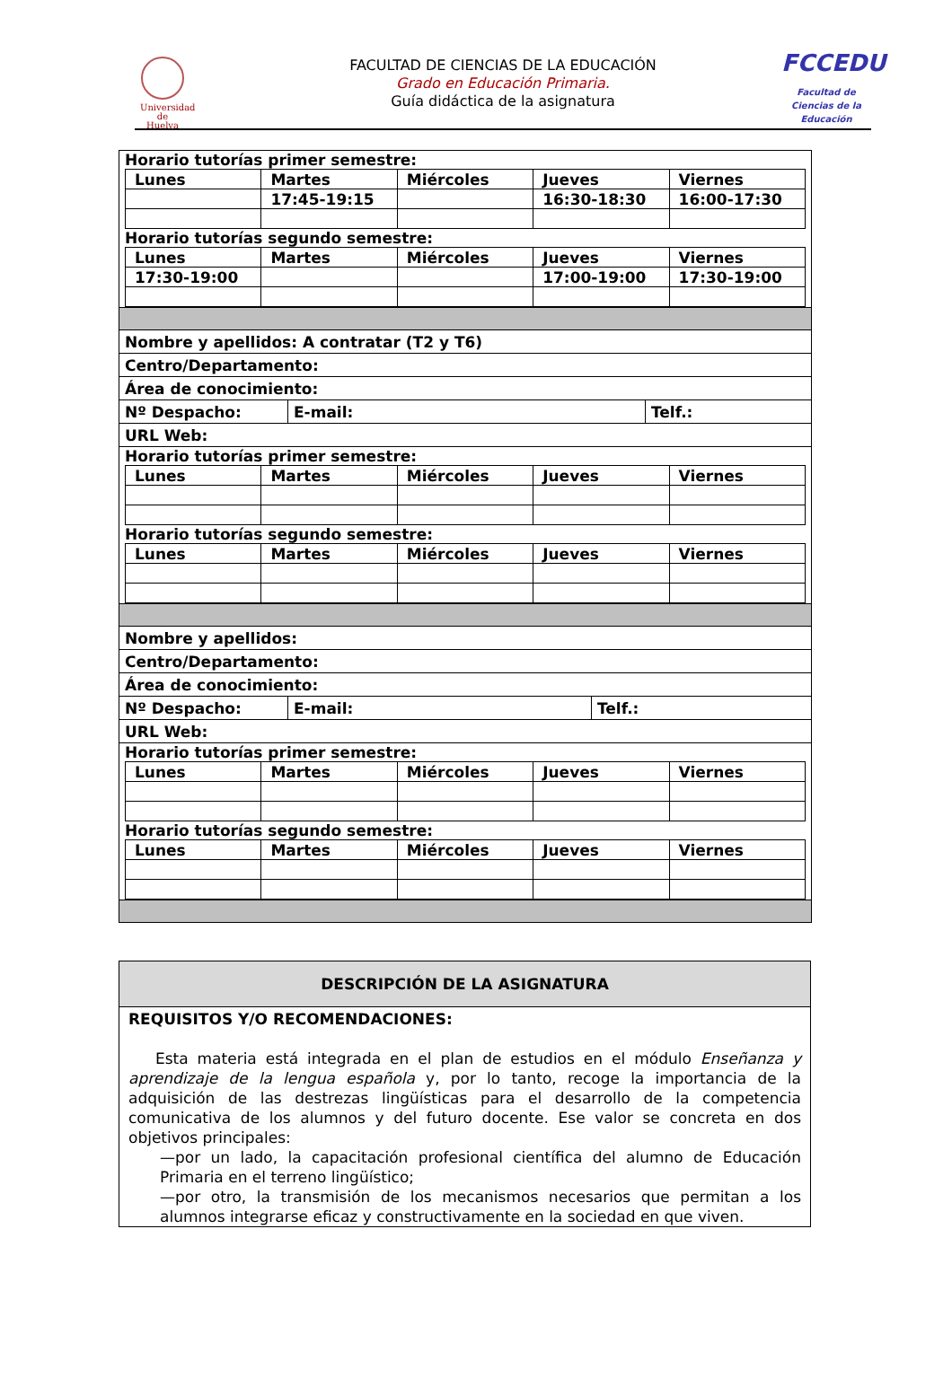Universidad de Huelva
FACULTAD DE CIENCIAS DE LA EDUCACIÓN
Grado en Educación Primaria.
Guía didáctica de la asignatura
FCCEDU
Facultad de Ciencias de la Educación
| Horario tutorías primer semestre: / Lunes / Martes / Miércoles / Jueves / Viernes / / / 17:45-19:15 / / 16:30-18:30 / 16:00-17:30 / Horario tutorías segundo semestre: / Lunes / Martes / Miércoles / Jueves / Viernes / / 17:30-19:00 / / / 17:00-19:00 / 17:30-19:00 / |
| Nombre y apellidos: A contratar (T2 y T6) |
| Centro/Departamento: |
| Área de conocimiento: |
| / Nº Despacho: / E-mail: / Telf.: / |
| URL Web: |
| Horario tutorías primer semestre: / Lunes / Martes / Miércoles / Jueves / Viernes / Horario tutorías segundo semestre: / Lunes / Martes / Miércoles / Jueves / Viernes / |
| Nombre y apellidos: |
| Centro/Departamento: |
| Área de conocimiento: |
| / Nº Despacho: / E-mail: / Telf.: / |
| URL Web: |
| Horario tutorías primer semestre: / Lunes / Martes / Miércoles / Jueves / Viernes / Horario tutorías segundo semestre: / Lunes / Martes / Miércoles / Jueves / Viernes / |
| DESCRIPCIÓN DE LA ASIGNATURA |
| --- |
| REQUISITOS Y/O RECOMENDACIONES: Esta materia está integrada en el plan de estudios en el módulo Enseñanza y aprendizaje de la lengua española y, por lo tanto, recoge la importancia de la adquisición de las destrezas lingüísticas para el desarrollo de la competencia comunicativa de los alumnos y del futuro docente. Ese valor se concreta en dos objetivos principales: —por un lado, la capacitación profesional científica del alumno de Educación Primaria en el terreno lingüístico; —por otro, la transmisión de los mecanismos necesarios que permitan a los alumnos integrarse eficaz y constructivamente en la sociedad en que viven. |